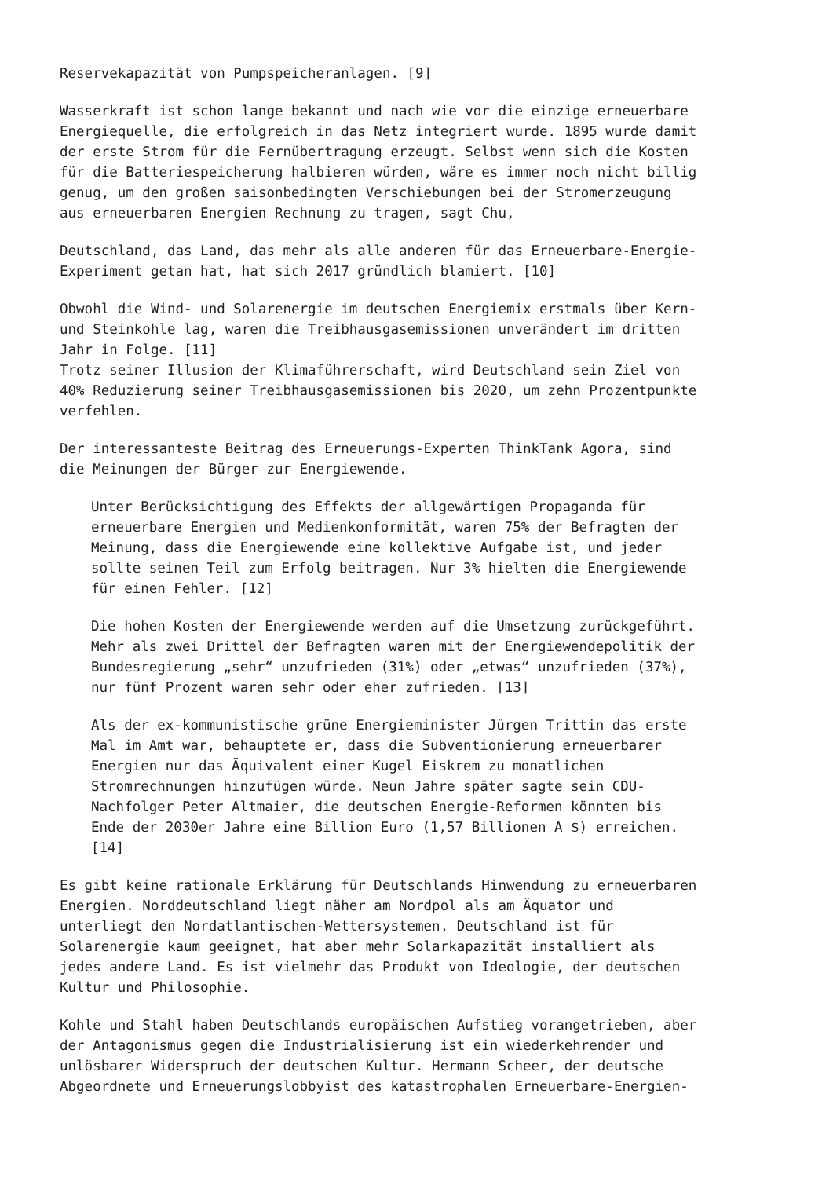Reservekapazität von Pumpspeicheranlagen. [9]
Wasserkraft ist schon lange bekannt und nach wie vor die einzige erneuerbare Energiequelle, die erfolgreich in das Netz integriert wurde. 1895 wurde damit der erste Strom für die Fernübertragung erzeugt. Selbst wenn sich die Kosten für die Batteriespeicherung halbieren würden, wäre es immer noch nicht billig genug, um den großen saisonbedingten Verschiebungen bei der Stromerzeugung aus erneuerbaren Energien Rechnung zu tragen, sagt Chu,
Deutschland, das Land, das mehr als alle anderen für das Erneuerbare-Energie- Experiment getan hat, hat sich 2017 gründlich blamiert. [10]
Obwohl die Wind- und Solarenergie im deutschen Energiemix erstmals über Kern- und Steinkohle lag, waren die Treibhausgasemissionen unverändert im dritten Jahr in Folge. [11] Trotz seiner Illusion der Klimaführerschaft, wird Deutschland sein Ziel von 40% Reduzierung seiner Treibhausgasemissionen bis 2020, um zehn Prozentpunkte verfehlen.
Der interessanteste Beitrag des Erneuerungs-Experten ThinkTank Agora, sind die Meinungen der Bürger zur Energiewende.
Unter Berücksichtigung des Effekts der allgewärtigen Propaganda für erneuerbare Energien und Medienkonformität, waren 75% der Befragten der Meinung, dass die Energiewende eine kollektive Aufgabe ist, und jeder sollte seinen Teil zum Erfolg beitragen. Nur 3% hielten die Energiewende für einen Fehler. [12]
Die hohen Kosten der Energiewende werden auf die Umsetzung zurückgeführt. Mehr als zwei Drittel der Befragten waren mit der Energiewendepolitik der Bundesregierung „sehr“ unzufrieden (31%) oder „etwas“ unzufrieden (37%), nur fünf Prozent waren sehr oder eher zufrieden. [13]
Als der ex-kommunistische grüne Energieminister Jürgen Trittin das erste Mal im Amt war, behauptete er, dass die Subventionierung erneuerbarer Energien nur das Äquivalent einer Kugel Eiskrem zu monatlichen Stromrechnungen hinzufügen würde. Neun Jahre später sagte sein CDU- Nachfolger Peter Altmaier, die deutschen Energie-Reformen könnten bis Ende der 2030er Jahre eine Billion Euro (1,57 Billionen A $) erreichen. [14]
Es gibt keine rationale Erklärung für Deutschlands Hinwendung zu erneuerbaren Energien. Norddeutschland liegt näher am Nordpol als am Äquator und unterliegt den Nordatlantischen-Wettersystemen. Deutschland ist für Solarenergie kaum geeignet, hat aber mehr Solarkapazität installiert als jedes andere Land. Es ist vielmehr das Produkt von Ideologie, der deutschen Kultur und Philosophie.
Kohle und Stahl haben Deutschlands europäischen Aufstieg vorangetrieben, aber der Antagonismus gegen die Industrialisierung ist ein wiederkehrender und unlösbarer Widerspruch der deutschen Kultur. Hermann Scheer, der deutsche Abgeordnete und Erneuerungslobbyist des katastrophalen Erneuerbare-Energien-